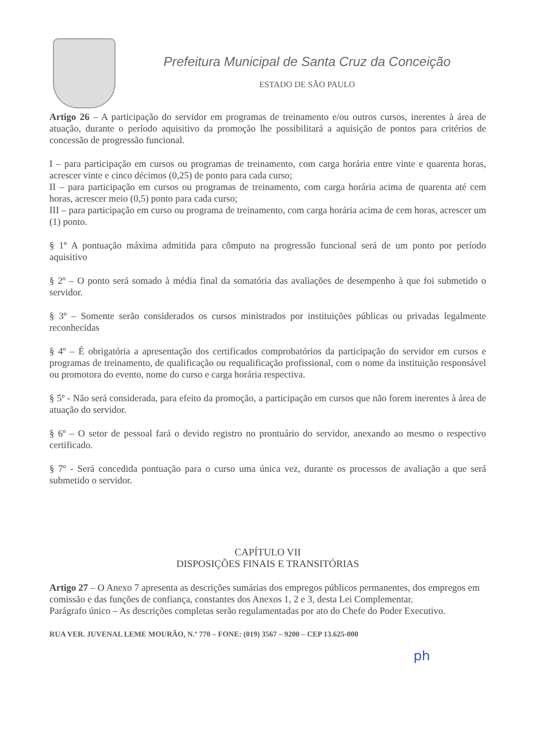Prefeitura Municipal de Santa Cruz da Conceição
ESTADO DE SÃO PAULO
Artigo 26 – A participação do servidor em programas de treinamento e/ou outros cursos, inerentes à área de atuação, durante o período aquisitivo da promoção lhe possibilitará a aquisição de pontos para critérios de concessão de progressão funcional.
I – para participação em cursos ou programas de treinamento, com carga horária entre vinte e quarenta horas, acrescer vinte e cinco décimos (0,25) de ponto para cada curso;
II – para participação em cursos ou programas de treinamento, com carga horária acima de quarenta até cem horas, acrescer meio (0,5) ponto para cada curso;
III – para participação em curso ou programa de treinamento, com carga horária acima de cem horas, acrescer um (1) ponto.
§ 1º A pontuação máxima admitida para cômputo na progressão funcional será de um ponto por período aquisitivo
§ 2º – O ponto será somado à média final da somatória das avaliações de desempenho à que foi submetido o servidor.
§ 3º – Somente serão considerados os cursos ministrados por instituições públicas ou privadas legalmente reconhecidas
§ 4º – É obrigatória a apresentação dos certificados comprobatórios da participação do servidor em cursos e programas de treinamento, de qualificação ou requalificação profissional, com o nome da instituição responsável ou promotora do evento, nome do curso e carga horária respectiva.
§ 5º - Não será considerada, para efeito da promoção, a participação em cursos que não forem inerentes à área de atuação do servidor.
§ 6º – O setor de pessoal fará o devido registro no prontuário do servidor, anexando ao mesmo o respectivo certificado.
§ 7º - Será concedida pontuação para o curso uma única vez, durante os processos de avaliação a que será submetido o servidor.
CAPÍTULO VII
DISPOSIÇÕES FINAIS E TRANSITÓRIAS
Artigo 27 – O Anexo 7 apresenta as descrições sumárias dos empregos públicos permanentes, dos empregos em comissão e das funções de confiança, constantes dos Anexos 1, 2 e 3, desta Lei Complementar.
Parágrafo único – As descrições completas serão regulamentadas por ato do Chefe do Poder Executivo.
RUA VER. JUVENAL LEME MOURÃO, N.º 770 – FONE: (019) 3567 – 9200 – CEP 13.625-000
ph